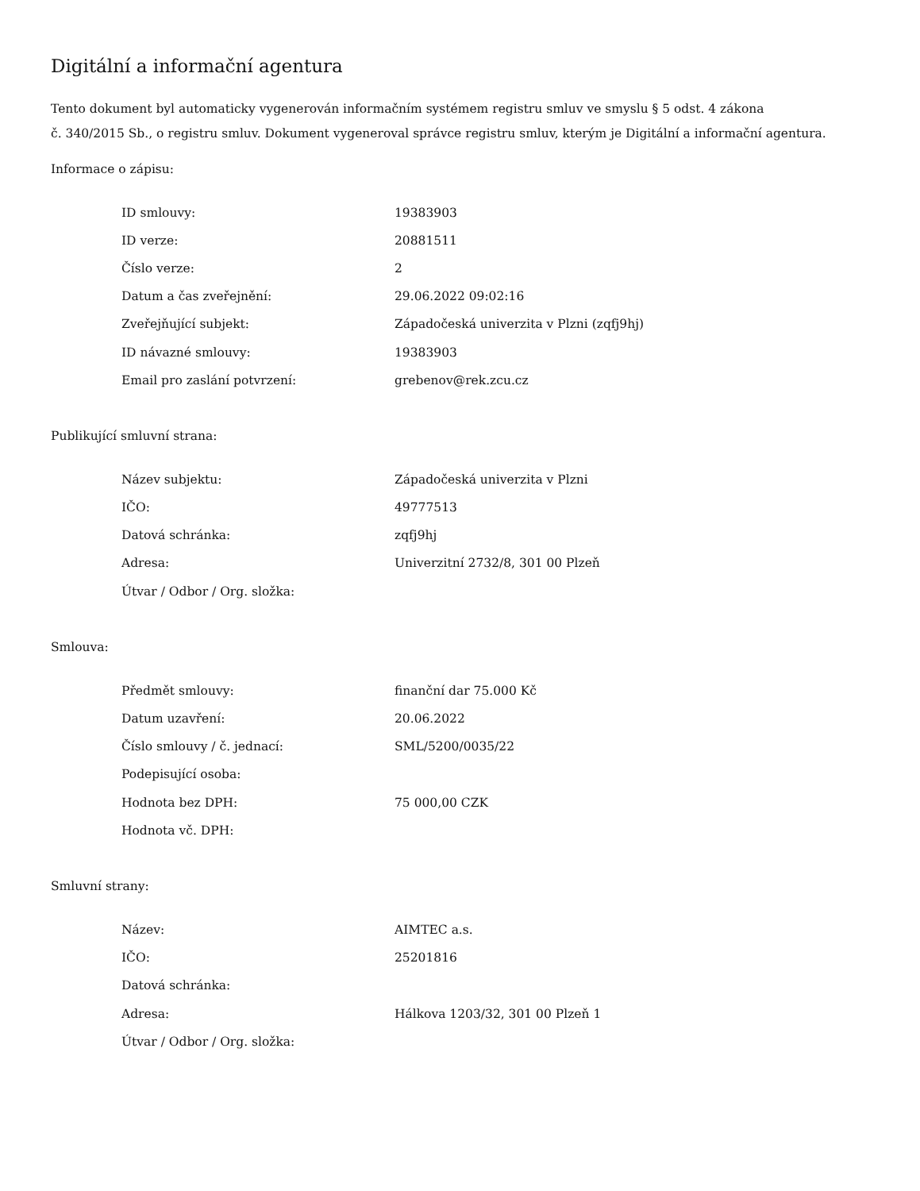Digitální a informační agentura
Tento dokument byl automaticky vygenerován informačním systémem registru smluv ve smyslu § 5 odst. 4 zákona
č. 340/2015 Sb., o registru smluv. Dokument vygeneroval správce registru smluv, kterým je Digitální a informační agentura.
Informace o zápisu:
| ID smlouvy: | 19383903 |
| ID verze: | 20881511 |
| Číslo verze: | 2 |
| Datum a čas zveřejnění: | 29.06.2022 09:02:16 |
| Zveřejňující subjekt: | Západočeská univerzita v Plzni (zqfj9hj) |
| ID návazné smlouvy: | 19383903 |
| Email pro zaslání potvrzení: | grebenov@rek.zcu.cz |
Publikující smluvní strana:
| Název subjektu: | Západočeská univerzita v Plzni |
| IČO: | 49777513 |
| Datová schránka: | zqfj9hj |
| Adresa: | Univerzitní 2732/8, 301 00 Plzeň |
| Útvar / Odbor / Org. složka: | |
Smlouva:
| Předmět smlouvy: | finanční dar 75.000 Kč |
| Datum uzavření: | 20.06.2022 |
| Číslo smlouvy / č. jednací: | SML/5200/0035/22 |
| Podepisující osoba: | |
| Hodnota bez DPH: | 75 000,00 CZK |
| Hodnota vč. DPH: | |
Smluvní strany:
| Název: | AIMTEC a.s. |
| IČO: | 25201816 |
| Datová schránka: | |
| Adresa: | Hálkova 1203/32, 301 00 Plzeň 1 |
| Útvar / Odbor / Org. složka: | |